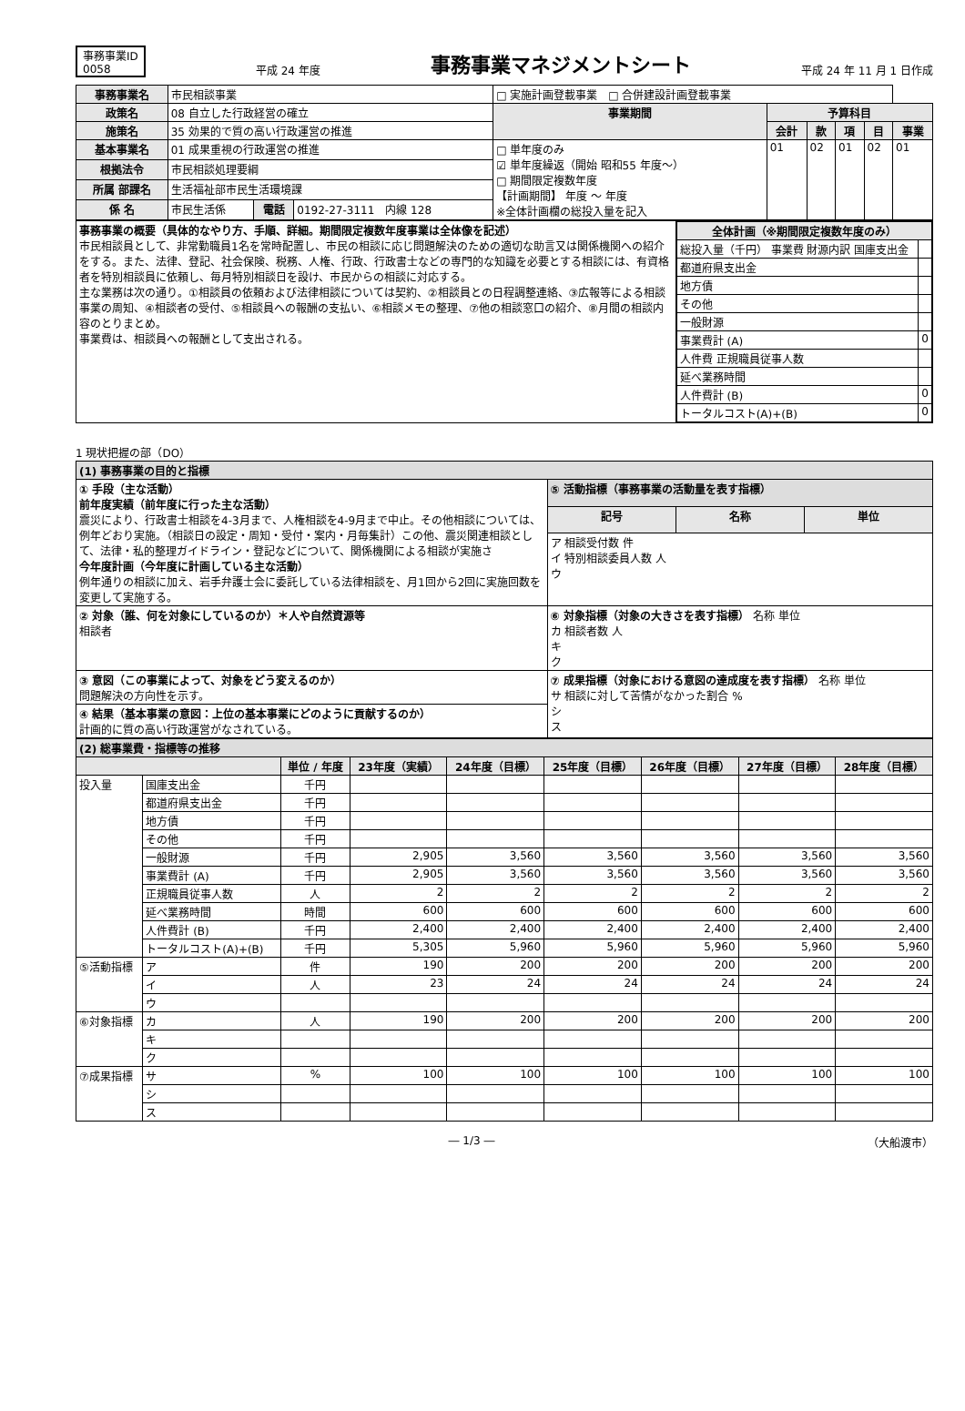事務事業ID
0058
平成 24 年度
事務事業マネジメントシート
平成 24 年 11 月 1 日作成
| 事務事業名 | 市民相談事業 | | | □ 実施計画登載事業 □ 合併建設計画登載事業 | | | | | |
| 政策名 | 08 自立した行政経営の確立 | | | 事業期間 | 予算科目 | | | | |
| 施策名 | 35 効果的で質の高い行政運営の推進 | | | | 会計 | 款 | 項 | 目 | 事業 |
| 基本事業名 | 01 成果重視の行政運営の推進 | | | □ 単年度のみ ☑ 単年度繰返（開始 昭和55 年度～） □ 期間限定複数年度 【計画期間】 年度 ～ 年度 ※全体計画欄の総投入量を記入 | 01 | 02 | 01 | 02 | 01 |
| 根拠法令 | 市民相談処理要綱 | | | | | | | | |
| 所属 部課名 | 生活福祉部市民生活環境課 | | | | | | | | |
| 係 名 | 市民生活係 | 電話 | 0192-27-3111 内線 128 | | | | | | |
| 事務事業の概要（具体的なやり方、手順、詳細。期間限定複数年度事業は全体像を記述） 市民相談員として、非常勤職員1名を常時配置し、市民の相談に応じ問題解決のための適切な助言又は関係機関への紹介をする。また、法律、登記、社会保険、税務、人権、行政、行政書士などの専門的な知識を必要とする相談には、有資格者を特別相談員に依頼し、毎月特別相談日を設け、市民からの相談に対応する。 主な業務は次の通り。①相談員の依頼および法律相談については契約、②相談員との日程調整連絡、③広報等による相談事業の周知、④相談者の受付、⑤相談員への報酬の支払い、⑥相談メモの整理、⑦他の相談窓口の紹介、⑧月間の相談内容のとりまとめ。 事業費は、相談員への報酬として支出される。 | / 全体計画（※期間限定複数年度のみ） / / / --- / --- / / 総投入量（千円） 事業費 財源内訳 国庫支出金 / / / 都道府県支出金 / / / 地方債 / / / その他 / / / 一般財源 / / / 事業費計 (A) / 0 / / 人件費 正規職員従事人数 / / / 延べ業務時間 / / / 人件費計 (B) / 0 / / トータルコスト(A)+(B) / 0 / |
1 現状把握の部（DO）
| (1) 事務事業の目的と指標 | | | |
| ① 手段（主な活動） 前年度実績（前年度に行った主な活動） 震災により、行政書士相談を4-3月まで、人権相談を4-9月まで中止。その他相談については、例年どおり実施。（相談日の設定・周知・受付・案内・月毎集計）この他、震災関連相談として、法律・私的整理ガイドライン・登記などについて、関係機関による相談が実施さ 今年度計画（今年度に計画している主な活動） 例年通りの相談に加え、岩手弁護士会に委託している法律相談を、月1回から2回に実施回数を変更して実施する。 | ⑤ 活動指標（事務事業の活動量を表す指標） | | |
| | 記号 | 名称 | 単位 |
| | ア 相談受付数 件 イ 特別相談委員人数 人 ウ | | |
| ② 対象（誰、何を対象にしているのか）＊人や自然資源等 相談者 | ⑥ 対象指標（対象の大きさを表す指標） 名称 単位 カ 相談者数 人 キ ク | | |
| ③ 意図（この事業によって、対象をどう変えるのか） 問題解決の方向性を示す。 | ⑦ 成果指標（対象における意図の達成度を表す指標） 名称 単位 サ 相談に対して苦情がなかった割合 % シ ス | | |
| ④ 結果（基本事業の意図：上位の基本事業にどのように貢献するのか） 計画的に質の高い行政運営がなされている。 | | | |
| (2) 総事業費・指標等の推移 | | | | | | | | |
| | | 単位 / 年度 | 23年度（実績） | 24年度（目標） | 25年度（目標） | 26年度（目標） | 27年度（目標） | 28年度（目標） |
| 投入量 | 国庫支出金 | 千円 | | | | | | |
| | 都道府県支出金 | 千円 | | | | | | |
| | 地方債 | 千円 | | | | | | |
| | その他 | 千円 | | | | | | |
| | 一般財源 | 千円 | 2,905 | 3,560 | 3,560 | 3,560 | 3,560 | 3,560 |
| | 事業費計 (A) | 千円 | 2,905 | 3,560 | 3,560 | 3,560 | 3,560 | 3,560 |
| | 正規職員従事人数 | 人 | 2 | 2 | 2 | 2 | 2 | 2 |
| | 延べ業務時間 | 時間 | 600 | 600 | 600 | 600 | 600 | 600 |
| | 人件費計 (B) | 千円 | 2,400 | 2,400 | 2,400 | 2,400 | 2,400 | 2,400 |
| | トータルコスト(A)+(B) | 千円 | 5,305 | 5,960 | 5,960 | 5,960 | 5,960 | 5,960 |
| ⑤活動指標 | ア | 件 | 190 | 200 | 200 | 200 | 200 | 200 |
| | イ | 人 | 23 | 24 | 24 | 24 | 24 | 24 |
| | ウ | | | | | | | |
| ⑥対象指標 | カ | 人 | 190 | 200 | 200 | 200 | 200 | 200 |
| | キ | | | | | | | |
| | ク | | | | | | | |
| ⑦成果指標 | サ | % | 100 | 100 | 100 | 100 | 100 | 100 |
| | シ | | | | | | | |
| | ス | | | | | | | |
― 1/3 ― （大船渡市）